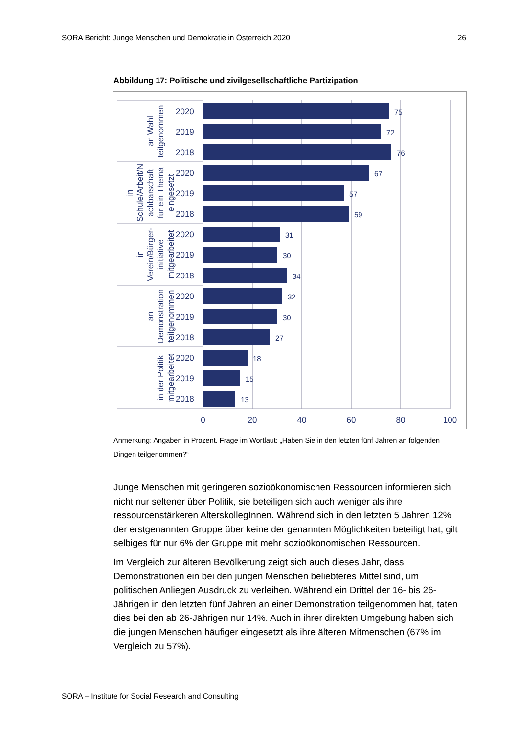SORA Bericht: Junge Menschen und Demokratie in Österreich 2020 26
Abbildung 17: Politische und zivilgesellschaftliche Partizipation
75
72
76
67
57
59
31
30
34
32
30
27
18
15
13
2020
2019
2018
2020
2019
2018
2020
2019
2018
2020
2019
2018
2020
2019
2018
0
20
40
60
80
100
an Wahl teilgenommen
in Schule/Arbeit/N achbarschaft für ein Thema eingesetzt
in Verein/Bürger- initiative mitgearbeitet
an Demonstration teilgenommen
in der Politik mitgearbeitet
Anmerkung: Angaben in Prozent. Frage im Wortlaut: „Haben Sie in den letzten fünf Jahren an folgenden Dingen teilgenommen?“
Junge Menschen mit geringeren sozioökonomischen Ressourcen informieren sich nicht nur seltener über Politik, sie beteiligen sich auch weniger als ihre ressourcenstärkeren AlterskollegInnen. Während sich in den letzten 5 Jahren 12% der erstgenannten Gruppe über keine der genannten Möglichkeiten beteiligt hat, gilt selbiges für nur 6% der Gruppe mit mehr sozioökonomischen Ressourcen.
Im Vergleich zur älteren Bevölkerung zeigt sich auch dieses Jahr, dass Demonstrationen ein bei den jungen Menschen beliebteres Mittel sind, um politischen Anliegen Ausdruck zu verleihen. Während ein Drittel der 16- bis 26-Jährigen in den letzten fünf Jahren an einer Demonstration teilgenommen hat, taten dies bei den ab 26-Jährigen nur 14%. Auch in ihrer direkten Umgebung haben sich die jungen Menschen häufiger eingesetzt als ihre älteren Mitmenschen (67% im Vergleich zu 57%).
SORA – Institute for Social Research and Consulting